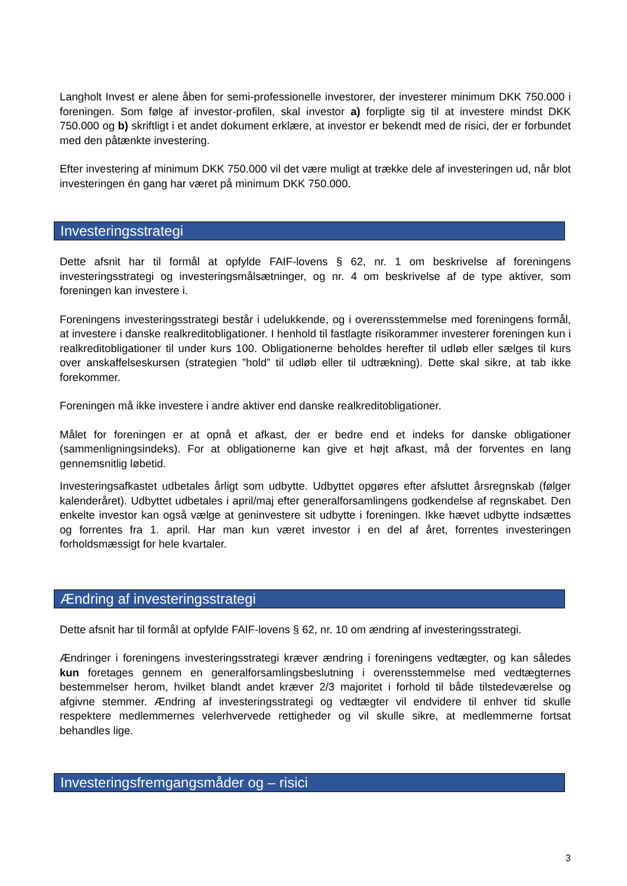Langholt Invest er alene åben for semi-professionelle investorer, der investerer minimum DKK 750.000 i foreningen. Som følge af investor-profilen, skal investor a) forpligte sig til at investere mindst DKK 750.000 og b) skriftligt i et andet dokument erklære, at investor er bekendt med de risici, der er forbundet med den påtænkte investering.
Efter investering af minimum DKK 750.000 vil det være muligt at trække dele af investeringen ud, når blot investeringen én gang har været på minimum DKK 750.000.
Investeringsstrategi
Dette afsnit har til formål at opfylde FAIF-lovens § 62, nr. 1 om beskrivelse af foreningens investeringsstrategi og investeringsmålsætninger, og nr. 4 om beskrivelse af de type aktiver, som foreningen kan investere i.
Foreningens investeringsstrategi består i udelukkende, og i overensstemmelse med foreningens formål, at investere i danske realkreditobligationer. I henhold til fastlagte risikorammer investerer foreningen kun i realkreditobligationer til under kurs 100. Obligationerne beholdes herefter til udløb eller sælges til kurs over anskaffelseskursen (strategien ”hold” til udløb eller til udtrækning). Dette skal sikre, at tab ikke forekommer.
Foreningen må ikke investere i andre aktiver end danske realkreditobligationer.
Målet for foreningen er at opnå et afkast, der er bedre end et indeks for danske obligationer (sammenligningsindeks). For at obligationerne kan give et højt afkast, må der forventes en lang gennemsnitlig løbetid.
Investeringsafkastet udbetales årligt som udbytte. Udbyttet opgøres efter afsluttet årsregnskab (følger kalenderåret). Udbyttet udbetales i april/maj efter generalforsamlingens godkendelse af regnskabet. Den enkelte investor kan også vælge at geninvestere sit udbytte i foreningen. Ikke hævet udbytte indsættes og forrentes fra 1. april. Har man kun været investor i en del af året, forrentes investeringen forholdsmæssigt for hele kvartaler.
Ændring af investeringsstrategi
Dette afsnit har til formål at opfylde FAIF-lovens § 62, nr. 10 om ændring af investeringsstrategi.
Ændringer i foreningens investeringsstrategi kræver ændring i foreningens vedtægter, og kan således kun foretages gennem en generalforsamlingsbeslutning i overensstemmelse med vedtægternes bestemmelser herom, hvilket blandt andet kræver 2/3 majoritet i forhold til både tilstedeværelse og afgivne stemmer. Ændring af investeringsstrategi og vedtægter vil endvidere til enhver tid skulle respektere medlemmernes velerhvervede rettigheder og vil skulle sikre, at medlemmerne fortsat behandles lige.
Investeringsfremgangsmåder og – risici
3